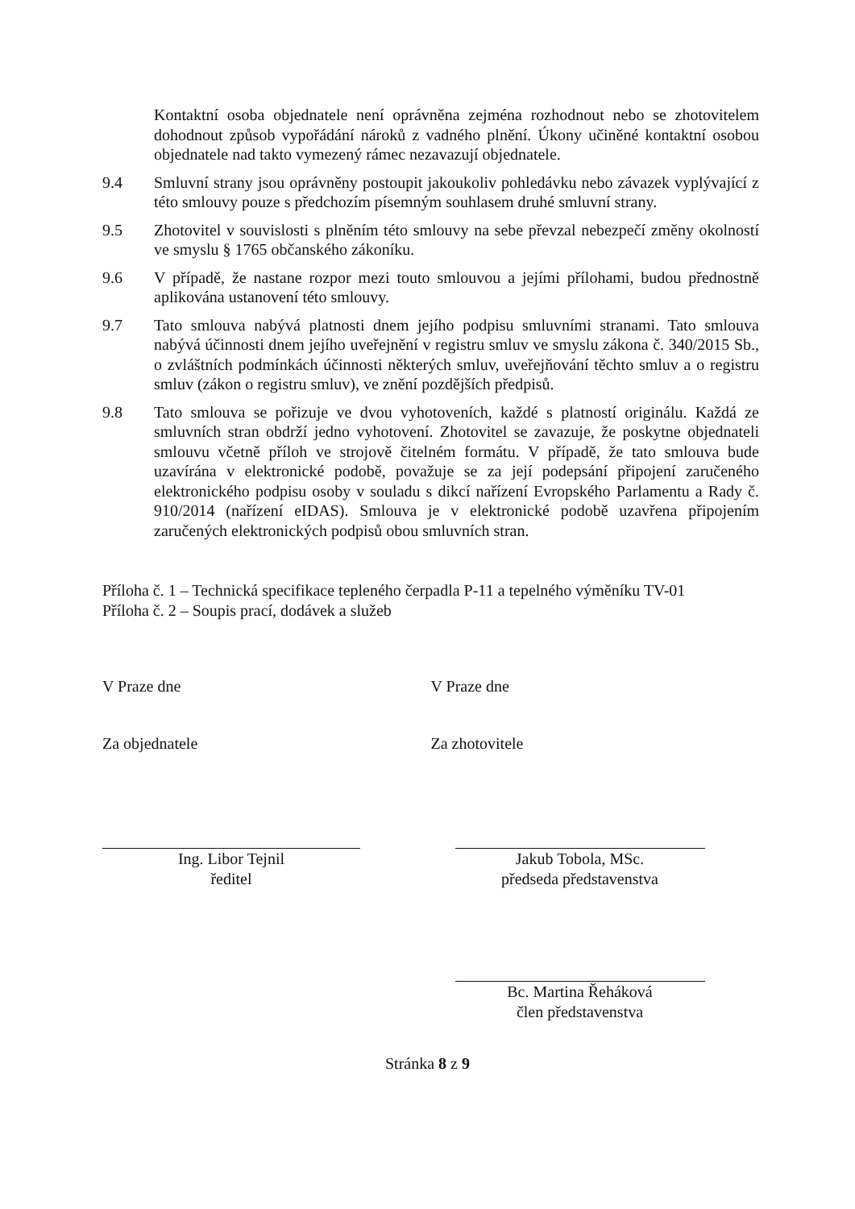Kontaktní osoba objednatele není oprávněna zejména rozhodnout nebo se zhotovitelem dohodnout způsob vypořádání nároků z vadného plnění. Úkony učiněné kontaktní osobou objednatele nad takto vymezený rámec nezavazují objednatele.
9.4 Smluvní strany jsou oprávněny postoupit jakoukoliv pohledávku nebo závazek vyplývající z této smlouvy pouze s předchozím písemným souhlasem druhé smluvní strany.
9.5 Zhotovitel v souvislosti s plněním této smlouvy na sebe převzal nebezpečí změny okolností ve smyslu § 1765 občanského zákoníku.
9.6 V případě, že nastane rozpor mezi touto smlouvou a jejími přílohami, budou přednostně aplikována ustanovení této smlouvy.
9.7 Tato smlouva nabývá platnosti dnem jejího podpisu smluvními stranami. Tato smlouva nabývá účinnosti dnem jejího uveřejnění v registru smluv ve smyslu zákona č. 340/2015 Sb., o zvláštních podmínkách účinnosti některých smluv, uveřejňování těchto smluv a o registru smluv (zákon o registru smluv), ve znění pozdějších předpisů.
9.8 Tato smlouva se pořizuje ve dvou vyhotoveních, každé s platností originálu. Každá ze smluvních stran obdrží jedno vyhotovení. Zhotovitel se zavazuje, že poskytne objednateli smlouvu včetně příloh ve strojově čitelném formátu. V případě, že tato smlouva bude uzavírána v elektronické podobě, považuje se za její podepsání připojení zaručeného elektronického podpisu osoby v souladu s dikcí nařízení Evropského Parlamentu a Rady č. 910/2014 (nařízení eIDAS). Smlouva je v elektronické podobě uzavřena připojením zaručených elektronických podpisů obou smluvních stran.
Příloha č. 1 – Technická specifikace tepleného čerpadla P-11 a tepelného výměníku TV-01
Příloha č. 2 – Soupis prací, dodávek a služeb
V Praze dne V Praze dne
Za objednatele Za zhotovitele
Ing. Libor Tejnil
ředitel
Jakub Tobola, MSc.
předseda představenstva
Bc. Martina Řeháková
člen představenstva
Stránka 8 z 9